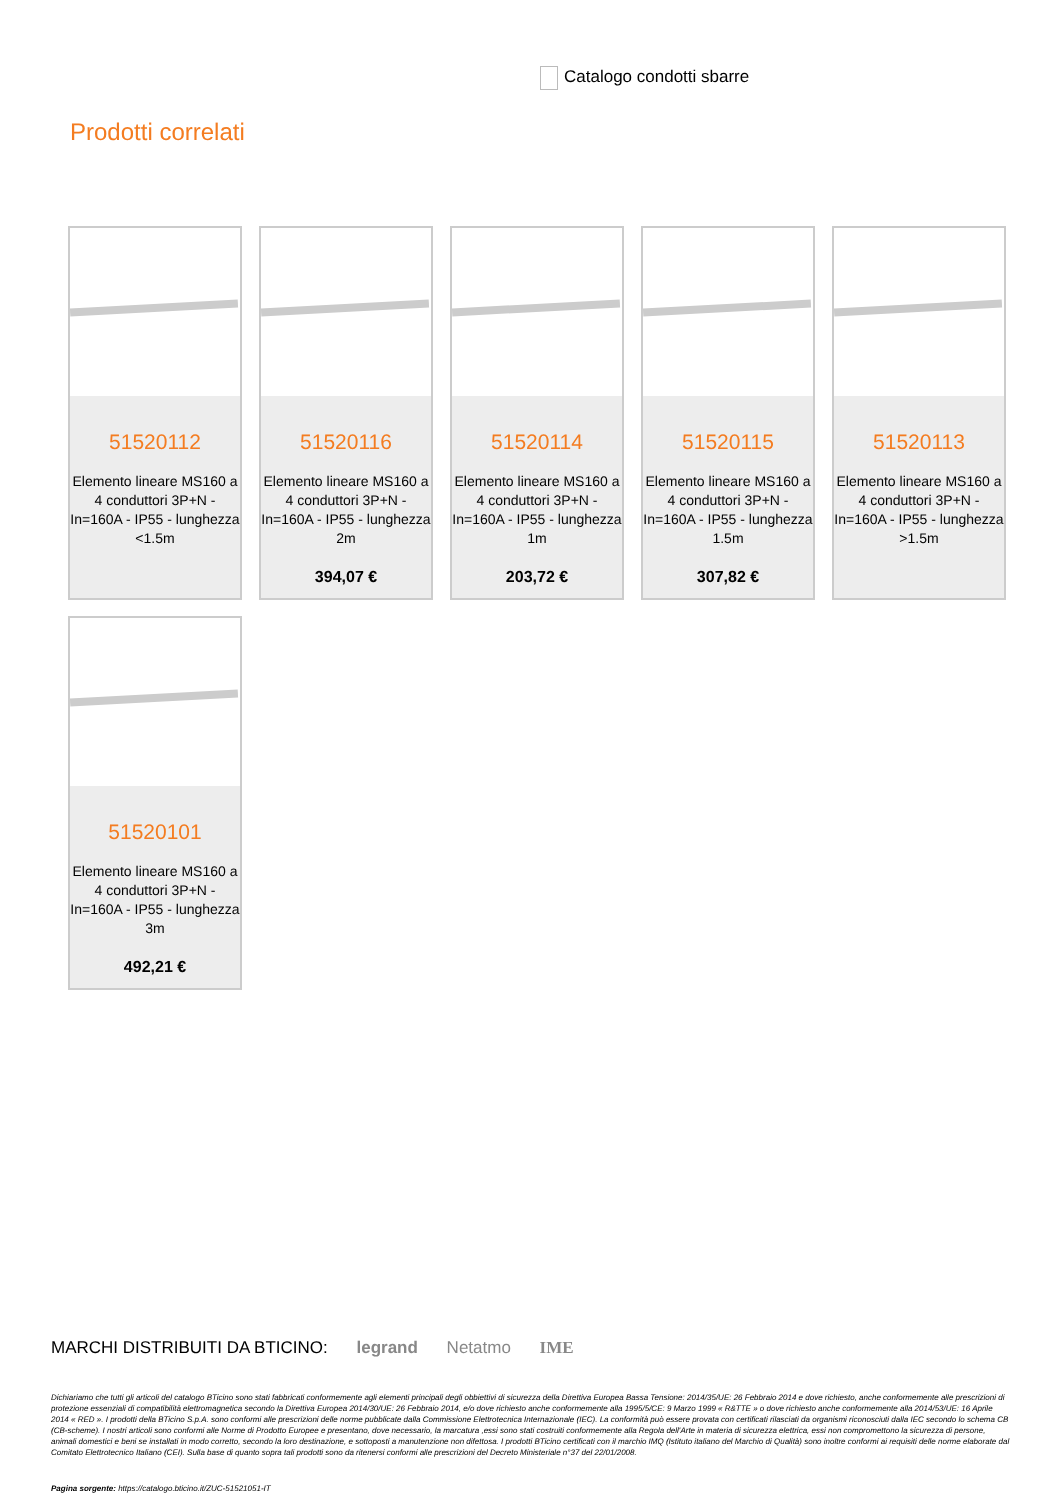Catalogo condotti sbarre
Prodotti correlati
51520112
Elemento lineare MS160 a 4 conduttori 3P+N - In=160A - IP55 - lunghezza <1.5m
51520116
Elemento lineare MS160 a 4 conduttori 3P+N - In=160A - IP55 - lunghezza 2m
394,07 €
51520114
Elemento lineare MS160 a 4 conduttori 3P+N - In=160A - IP55 - lunghezza 1m
203,72 €
51520115
Elemento lineare MS160 a 4 conduttori 3P+N - In=160A - IP55 - lunghezza 1.5m
307,82 €
51520113
Elemento lineare MS160 a 4 conduttori 3P+N - In=160A - IP55 - lunghezza >1.5m
51520101
Elemento lineare MS160 a 4 conduttori 3P+N - In=160A - IP55 - lunghezza 3m
492,21 €
MARCHI DISTRIBUITI DA BTICINO: legrand Netatmo IME
Dichiariamo che tutti gli articoli del catalogo BTicino sono stati fabbricati conformemente agli elementi principali degli obbiettivi di sicurezza della Direttiva Europea Bassa Tensione: 2014/35/UE: 26 Febbraio 2014 e dove richiesto, anche conformemente alle prescrizioni di protezione essenziali di compatibilità elettromagnetica secondo la Direttiva Europea 2014/30/UE: 26 Febbraio 2014, e/o dove richiesto anche conformemente alla 1995/5/CE: 9 Marzo 1999 « R&TTE » o dove richiesto anche conformemente alla 2014/53/UE: 16 Aprile 2014 « RED ». I prodotti della BTicino S.p.A. sono conformi alle prescrizioni delle norme pubblicate dalla Commissione Elettrotecnica Internazionale (IEC). La conformità può essere provata con certificati rilasciati da organismi riconosciuti dalla IEC secondo lo schema CB (CB-scheme). I nostri articoli sono conformi alle Norme di Prodotto Europee e presentano, dove necessario, la marcatura ,essi sono stati costruiti conformemente alla Regola dell'Arte in materia di sicurezza elettrica, essi non compromettono la sicurezza di persone, animali domestici e beni se installati in modo corretto, secondo la loro destinazione, e sottoposti a manutenzione non difettosa. I prodotti BTicino certificati con il marchio IMQ (Istituto italiano del Marchio di Qualità) sono inoltre conformi ai requisiti delle norme elaborate dal Comitato Elettrotecnico Italiano (CEI). Sulla base di quanto sopra tali prodotti sono da ritenersi conformi alle prescrizioni del Decreto Ministeriale n°37 del 22/01/2008.
Pagina sorgente: https://catalogo.bticino.it/ZUC-51521051-IT